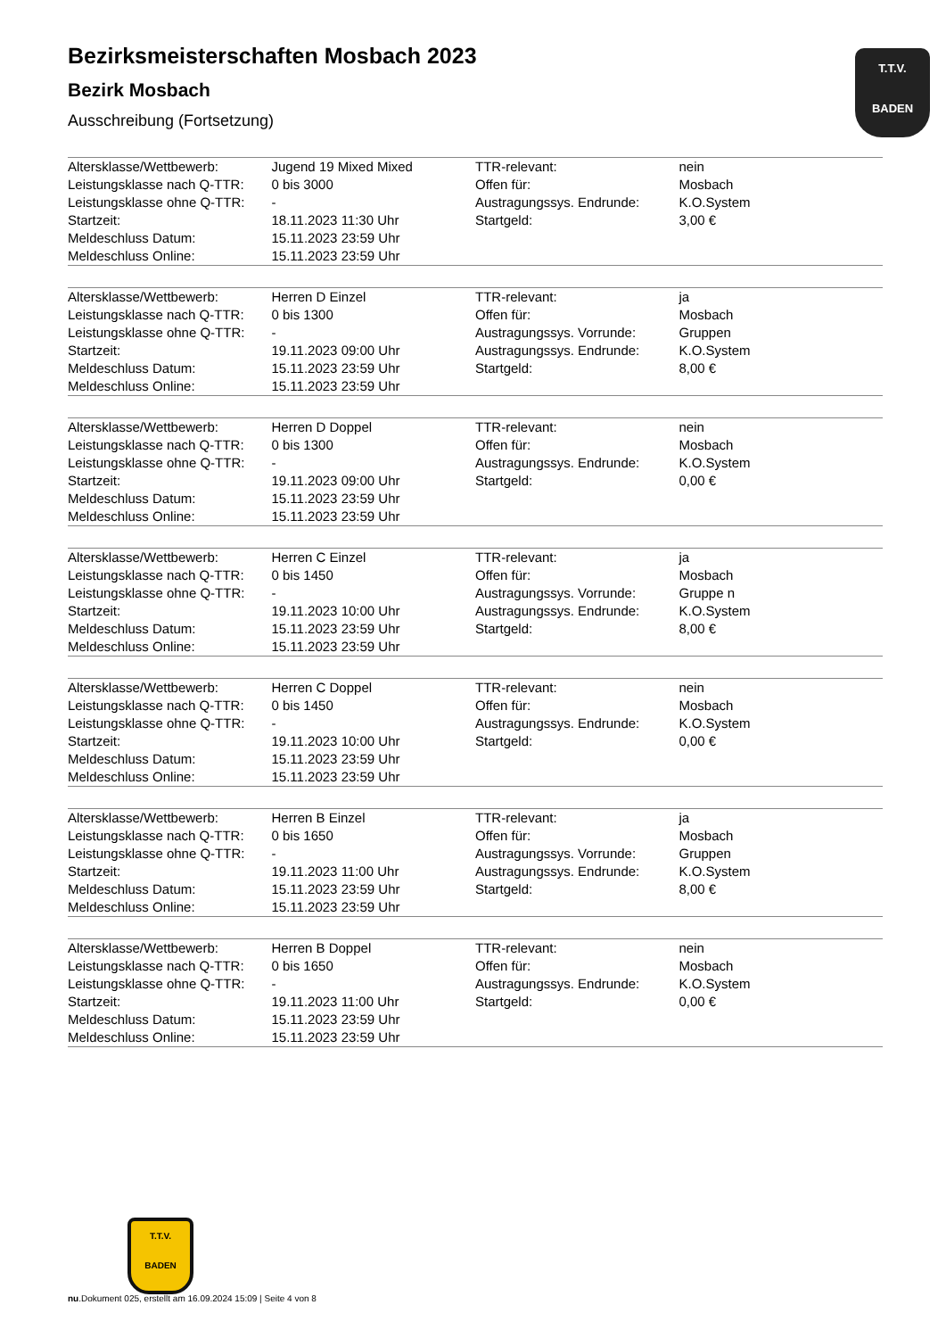T.T.V.
BADEN
Bezirksmeisterschaften Mosbach 2023
Bezirk Mosbach
Ausschreibung (Fortsetzung)
| Altersklasse/Wettbewerb: | Jugend 19 Mixed Mixed | TTR-relevant: | nein |
| Leistungsklasse nach Q-TTR: | 0 bis 3000 | Offen für: | Mosbach |
| Leistungsklasse ohne Q-TTR: | - | Austragungssys. Endrunde: | K.O.System |
| Startzeit: | 18.11.2023 11:30 Uhr | Startgeld: | 3,00 € |
| Meldeschluss Datum: | 15.11.2023 23:59 Uhr | | |
| Meldeschluss Online: | 15.11.2023 23:59 Uhr | | |
| Altersklasse/Wettbewerb: | Herren D Einzel | TTR-relevant: | ja |
| Leistungsklasse nach Q-TTR: | 0 bis 1300 | Offen für: | Mosbach |
| Leistungsklasse ohne Q-TTR: | - | Austragungssys. Vorrunde: | Gruppen |
| Startzeit: | 19.11.2023 09:00 Uhr | Austragungssys. Endrunde: | K.O.System |
| Meldeschluss Datum: | 15.11.2023 23:59 Uhr | Startgeld: | 8,00 € |
| Meldeschluss Online: | 15.11.2023 23:59 Uhr | | |
| Altersklasse/Wettbewerb: | Herren D Doppel | TTR-relevant: | nein |
| Leistungsklasse nach Q-TTR: | 0 bis 1300 | Offen für: | Mosbach |
| Leistungsklasse ohne Q-TTR: | - | Austragungssys. Endrunde: | K.O.System |
| Startzeit: | 19.11.2023 09:00 Uhr | Startgeld: | 0,00 € |
| Meldeschluss Datum: | 15.11.2023 23:59 Uhr | | |
| Meldeschluss Online: | 15.11.2023 23:59 Uhr | | |
| Altersklasse/Wettbewerb: | Herren C Einzel | TTR-relevant: | ja |
| Leistungsklasse nach Q-TTR: | 0 bis 1450 | Offen für: | Mosbach |
| Leistungsklasse ohne Q-TTR: | - | Austragungssys. Vorrunde: | Gruppe n |
| Startzeit: | 19.11.2023 10:00 Uhr | Austragungssys. Endrunde: | K.O.System |
| Meldeschluss Datum: | 15.11.2023 23:59 Uhr | Startgeld: | 8,00 € |
| Meldeschluss Online: | 15.11.2023 23:59 Uhr | | |
| Altersklasse/Wettbewerb: | Herren C Doppel | TTR-relevant: | nein |
| Leistungsklasse nach Q-TTR: | 0 bis 1450 | Offen für: | Mosbach |
| Leistungsklasse ohne Q-TTR: | - | Austragungssys. Endrunde: | K.O.System |
| Startzeit: | 19.11.2023 10:00 Uhr | Startgeld: | 0,00 € |
| Meldeschluss Datum: | 15.11.2023 23:59 Uhr | | |
| Meldeschluss Online: | 15.11.2023 23:59 Uhr | | |
| Altersklasse/Wettbewerb: | Herren B Einzel | TTR-relevant: | ja |
| Leistungsklasse nach Q-TTR: | 0 bis 1650 | Offen für: | Mosbach |
| Leistungsklasse ohne Q-TTR: | - | Austragungssys. Vorrunde: | Gruppen |
| Startzeit: | 19.11.2023 11:00 Uhr | Austragungssys. Endrunde: | K.O.System |
| Meldeschluss Datum: | 15.11.2023 23:59 Uhr | Startgeld: | 8,00 € |
| Meldeschluss Online: | 15.11.2023 23:59 Uhr | | |
| Altersklasse/Wettbewerb: | Herren B Doppel | TTR-relevant: | nein |
| Leistungsklasse nach Q-TTR: | 0 bis 1650 | Offen für: | Mosbach |
| Leistungsklasse ohne Q-TTR: | - | Austragungssys. Endrunde: | K.O.System |
| Startzeit: | 19.11.2023 11:00 Uhr | Startgeld: | 0,00 € |
| Meldeschluss Datum: | 15.11.2023 23:59 Uhr | | |
| Meldeschluss Online: | 15.11.2023 23:59 Uhr | | |
T.T.V.
BADEN
nu.Dokument 025, erstellt am 16.09.2024 15:09 | Seite 4 von 8